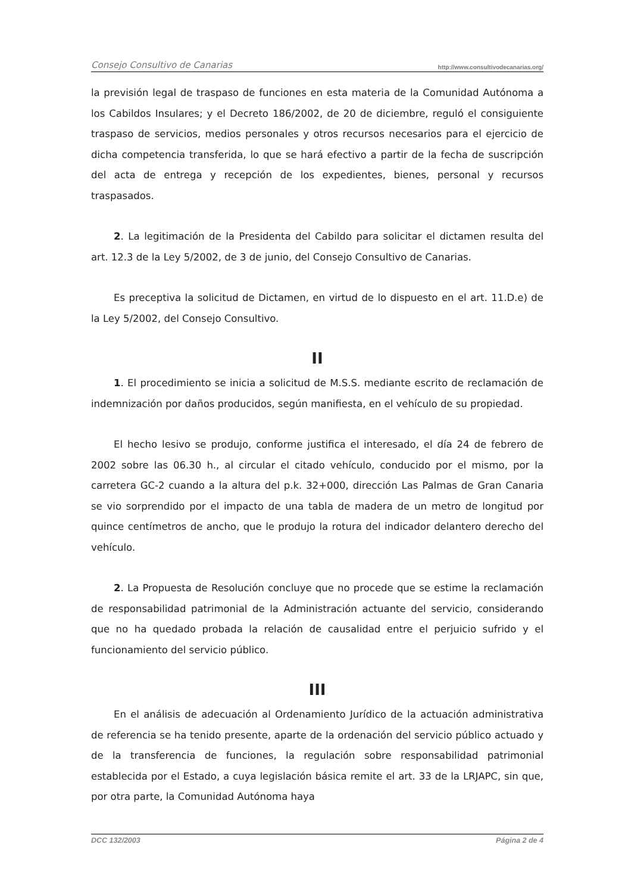Consejo Consultivo de Canarias http://www.consultivodecanarias.org/
la previsión legal de traspaso de funciones en esta materia de la Comunidad Autónoma a los Cabildos Insulares; y el Decreto 186/2002, de 20 de diciembre, reguló el consiguiente traspaso de servicios, medios personales y otros recursos necesarios para el ejercicio de dicha competencia transferida, lo que se hará efectivo a partir de la fecha de suscripción del acta de entrega y recepción de los expedientes, bienes, personal y recursos traspasados.
2. La legitimación de la Presidenta del Cabildo para solicitar el dictamen resulta del art. 12.3 de la Ley 5/2002, de 3 de junio, del Consejo Consultivo de Canarias.
Es preceptiva la solicitud de Dictamen, en virtud de lo dispuesto en el art. 11.D.e) de la Ley 5/2002, del Consejo Consultivo.
II
1. El procedimiento se inicia a solicitud de M.S.S. mediante escrito de reclamación de indemnización por daños producidos, según manifiesta, en el vehículo de su propiedad.
El hecho lesivo se produjo, conforme justifica el interesado, el día 24 de febrero de 2002 sobre las 06.30 h., al circular el citado vehículo, conducido por el mismo, por la carretera GC-2 cuando a la altura del p.k. 32+000, dirección Las Palmas de Gran Canaria se vio sorprendido por el impacto de una tabla de madera de un metro de longitud por quince centímetros de ancho, que le produjo la rotura del indicador delantero derecho del vehículo.
2. La Propuesta de Resolución concluye que no procede que se estime la reclamación de responsabilidad patrimonial de la Administración actuante del servicio, considerando que no ha quedado probada la relación de causalidad entre el perjuicio sufrido y el funcionamiento del servicio público.
III
En el análisis de adecuación al Ordenamiento Jurídico de la actuación administrativa de referencia se ha tenido presente, aparte de la ordenación del servicio público actuado y de la transferencia de funciones, la regulación sobre responsabilidad patrimonial establecida por el Estado, a cuya legislación básica remite el art. 33 de la LRJAPC, sin que, por otra parte, la Comunidad Autónoma haya
DCC 132/2003 Página 2 de 4